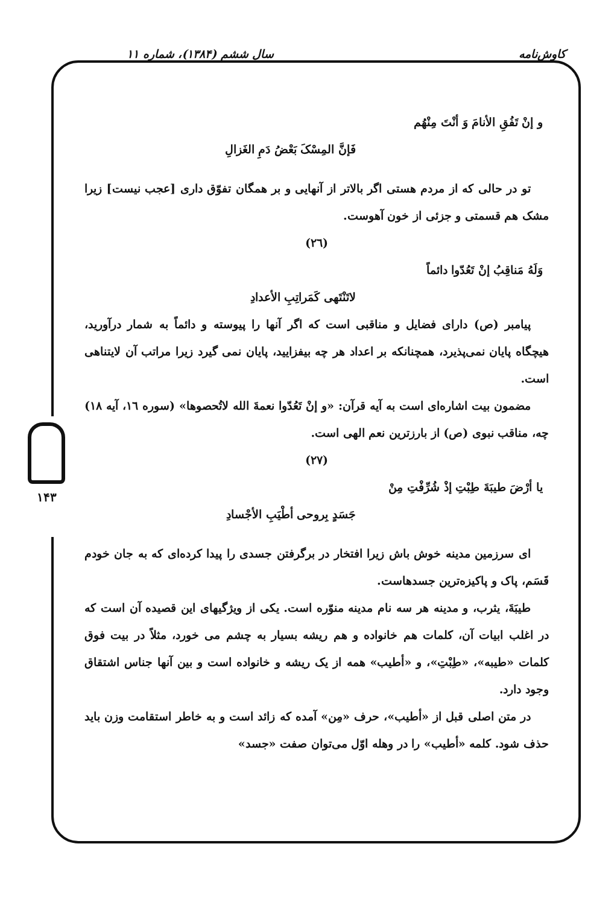کاوش‌نامه سال ششم (۱۳۸۴)، شماره ۱۱
۱۴۳
و إنْ تَفُقِ الأنامَ وَ أنْتَ مِنْهُم
فَإنَّ المِسْکَ بَعْضُ دَمِ الغَزالِ
تو در حالی که از مردم هستی اگر بالاتر از آنهایی و بر همگان تفوّق داری [عجب نیست] زیرا مشک هم قسمتی و جزئی از خون آهوست.
(٢٦)
وَلَهُ مَناقِبُ إنْ تَعُدّوا دائماً
لاتَنْتَهی کَمَراتِبِ الأعدادِ
پیامبر (ص) دارای فضایل و مناقبی است که اگر آنها را پیوسته و دائماً به شمار درآورید، هیچگاه پایان نمی‌پذیرد، همچنانکه بر اعداد هر چه بیفزایید، پایان نمی گیرد زیرا مراتب آن لایتناهی است.
مضمون بیت اشاره‌ای است به آیه قرآن: «و إنْ تَعُدّوا نعمةَ الله لاتُحصوها» (سوره ١٦، آیه ١٨) چه، مناقب نبوی (ص) از بارزترین نعم الهی است.
(٢٧)
یا أرْضَ طیبَةَ طِبْتِ إذْ شُرِّفْتِ مِنْ
جَسَدٍ بِروحی أطْیَبِ الأجْسادِ
ای سرزمین مدینه خوش باش زیرا افتخار در برگرفتن جسدی را پیدا کرده‌ای که به جان خودم قَسَم، پاک و پاکیزه‌ترین جسدهاست.
طیبَةَ، یثرب، و مدینه هر سه نام مدینه منوّره است. یکی از ویژگیهای این قصیده آن است که در اغلب ابیات آن، کلمات هم خانواده و هم ریشه بسیار به چشم می خورد، مثلاً در بیت فوق کلمات «طیبه»، «طِبْتِ»، و «أطیب» همه از یک ریشه و خانواده است و بین آنها جناس اشتقاق وجود دارد.
در متن اصلی قبل از «أطیب»، حرف «مِن» آمده که زائد است و به خاطر استقامت وزن باید حذف شود. کلمه «أطیب» را در وهله اوّل می‌توان صفت «جسد»